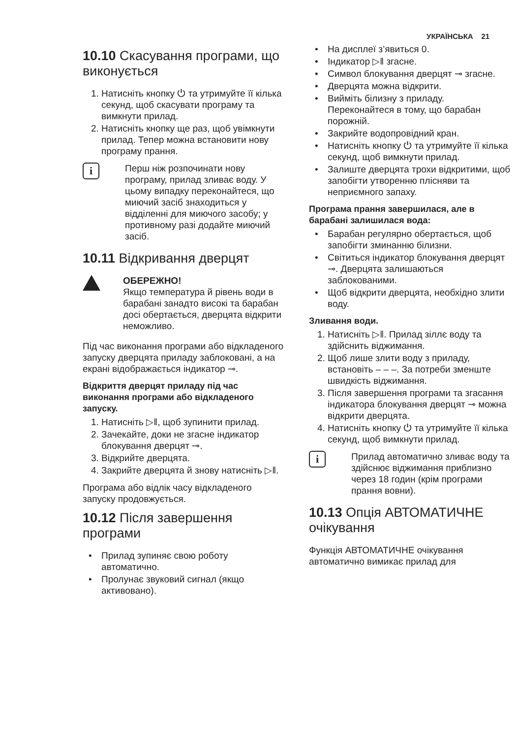УКРАЇНСЬКА 21
10.10 Скасування програми, що виконується
1. Натисніть кнопку ⏻ та утримуйте її кілька секунд, щоб скасувати програму та вимкнути прилад.
2. Натисніть кнопку ще раз, щоб увімкнути прилад. Тепер можна встановити нову програму прання.
i
Перш ніж розпочинати нову програму, прилад зливає воду. У цьому випадку переконайтеся, що миючий засіб знаходиться у відділенні для миючого засобу; у противному разі додайте миючий засіб.
10.11 Відкривання дверцят
ОБЕРЕЖНО!
Якщо температура й рівень води в барабані занадто високі та барабан досі обертається, дверцята відкрити неможливо.
Під час виконання програми або відкладеного запуску дверцята приладу заблоковані, а на екрані відображається індикатор ⊸.
Відкриття дверцят приладу під час виконання програми або відкладеного запуску.
1. Натисніть ▷‖, щоб зупинити прилад.
2. Зачекайте, доки не згасне індикатор блокування дверцят ⊸.
3. Відкрийте дверцята.
4. Закрийте дверцята й знову натисніть ▷‖.
Програма або відлік часу відкладеного запуску продовжується.
10.12 Після завершення програми
Прилад зупиняє свою роботу автоматично.
Пролунає звуковий сигнал (якщо активовано).
На дисплеї з’явиться 0.
Індикатор ▷‖ згасне.
Символ блокування дверцят ⊸ згасне.
Дверцята можна відкрити.
Вийміть білизну з приладу. Переконайтеся в тому, що барабан порожній.
Закрийте водопровідний кран.
Натисніть кнопку ⏻ та утримуйте її кілька секунд, щоб вимкнути прилад.
Залиште дверцята трохи відкритими, щоб запобігти утворенню плісняви та неприємного запаху.
Програма прання завершилася, але в барабані залишилася вода:
Барабан регулярно обертається, щоб запобігти зминанню білизни.
Світиться індикатор блокування дверцят ⊸. Дверцята залишаються заблокованими.
Щоб відкрити дверцята, необхідно злити воду.
Зливання води.
1. Натисніть ▷‖. Прилад зіллє воду та здійснить віджимання.
2. Щоб лише злити воду з приладу, встановіть – – –. За потреби зменште швидкість віджимання.
3. Після завершення програми та згасання індикатора блокування дверцят ⊸ можна відкрити дверцята.
4. Натисніть кнопку ⏻ та утримуйте її кілька секунд, щоб вимкнути прилад.
i
Прилад автоматично зливає воду та здійснює віджимання приблизно через 18 годин (крім програми прання вовни).
10.13 Опція АВТОМАТИЧНЕ очікування
Функція АВТОМАТИЧНЕ очікування автоматично вимикає прилад для